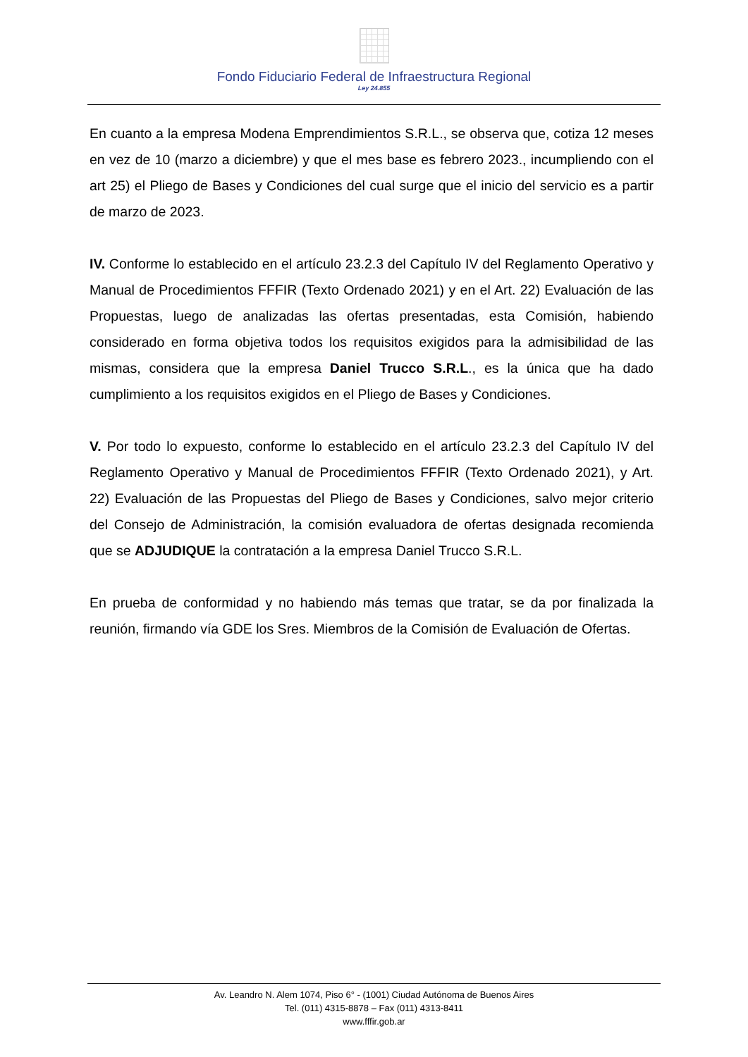Fondo Fiduciario Federal de Infraestructura Regional
Ley 24.855
En cuanto a la empresa Modena Emprendimientos S.R.L., se observa que, cotiza 12 meses en vez de 10 (marzo a diciembre) y que el mes base es febrero 2023., incumpliendo con el art 25) el Pliego de Bases y Condiciones del cual surge que el inicio del servicio es a partir de marzo de 2023.
IV. Conforme lo establecido en el artículo 23.2.3 del Capítulo IV del Reglamento Operativo y Manual de Procedimientos FFFIR (Texto Ordenado 2021) y en el Art. 22) Evaluación de las Propuestas, luego de analizadas las ofertas presentadas, esta Comisión, habiendo considerado en forma objetiva todos los requisitos exigidos para la admisibilidad de las mismas, considera que la empresa Daniel Trucco S.R.L., es la única que ha dado cumplimiento a los requisitos exigidos en el Pliego de Bases y Condiciones.
V. Por todo lo expuesto, conforme lo establecido en el artículo 23.2.3 del Capítulo IV del Reglamento Operativo y Manual de Procedimientos FFFIR (Texto Ordenado 2021), y Art. 22) Evaluación de las Propuestas del Pliego de Bases y Condiciones, salvo mejor criterio del Consejo de Administración, la comisión evaluadora de ofertas designada recomienda que se ADJUDIQUE la contratación a la empresa Daniel Trucco S.R.L.
En prueba de conformidad y no habiendo más temas que tratar, se da por finalizada la reunión, firmando vía GDE los Sres. Miembros de la Comisión de Evaluación de Ofertas.
Av. Leandro N. Alem 1074, Piso 6° - (1001) Ciudad Autónoma de Buenos Aires
Tel. (011) 4315-8878 – Fax (011) 4313-8411
www.fffir.gob.ar